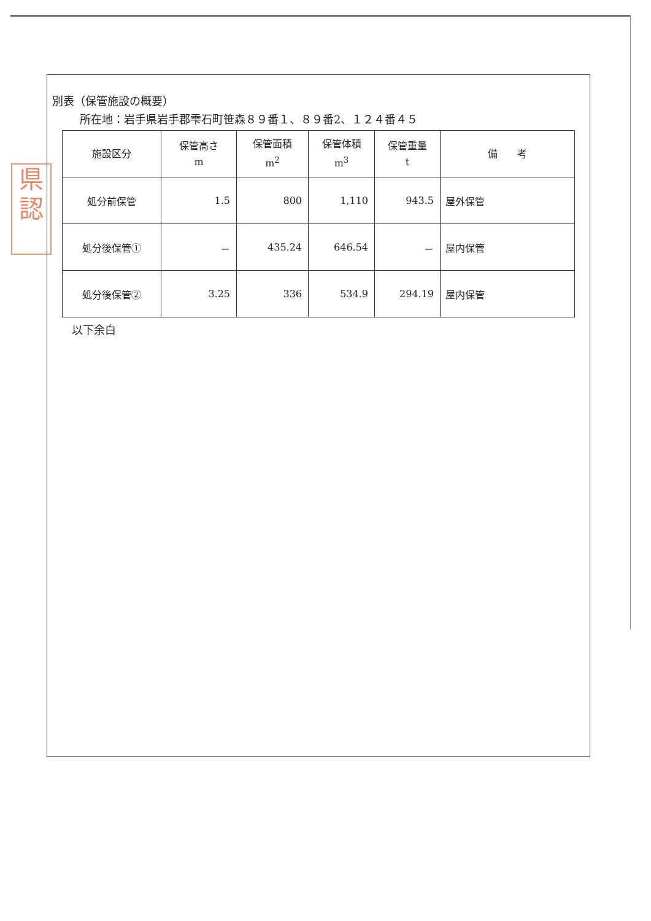県
認
別表（保管施設の概要）
所在地：岩手県岩手郡雫石町笹森８９番１、８９番2、１２４番４５
| 施設区分 | 保管高さ m | 保管面積 m<sup>2</sup> | 保管体積 m<sup>3</sup> | 保管重量 t | 備 考 |
| --- | --- | --- | --- | --- | --- |
| 処分前保管 | 1.5 | 800 | 1,110 | 943.5 | 屋外保管 |
| 処分後保管① | － | 435.24 | 646.54 | － | 屋内保管 |
| 処分後保管② | 3.25 | 336 | 534.9 | 294.19 | 屋内保管 |
以下余白